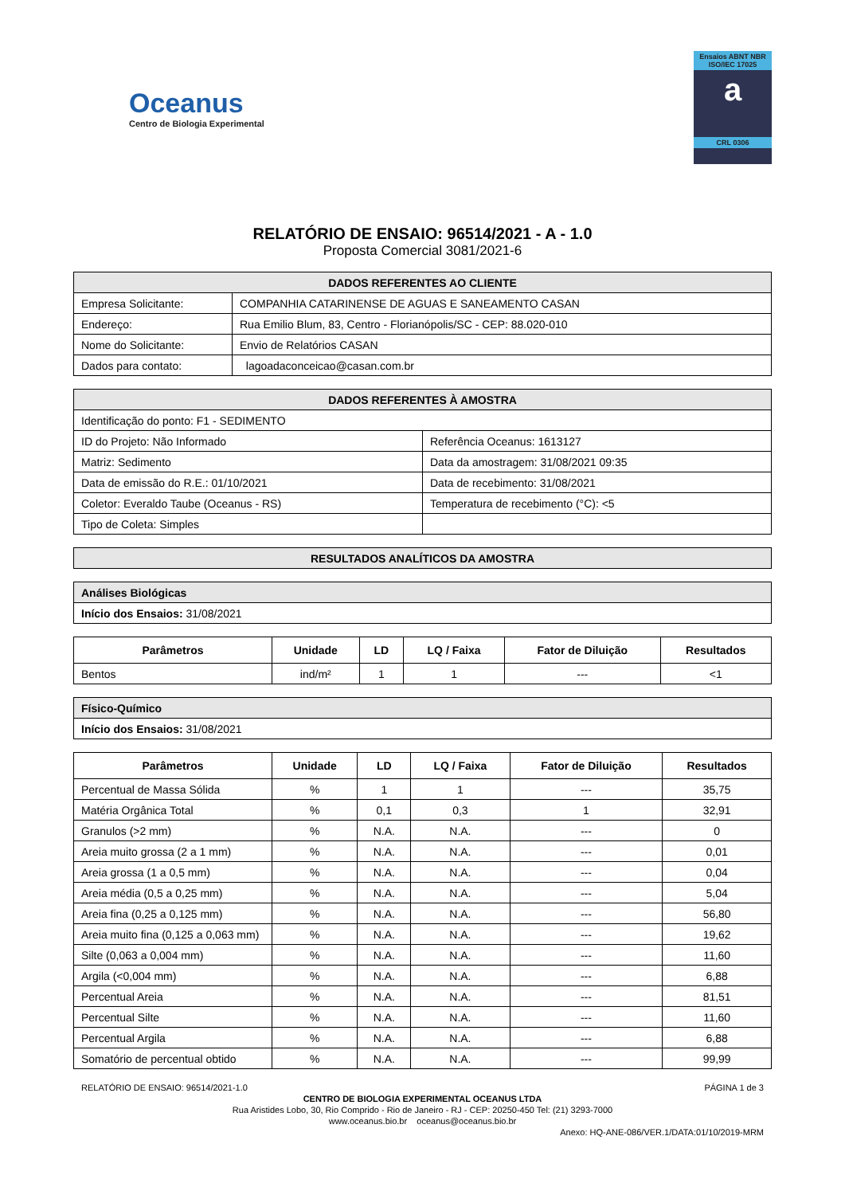Oceanus
Centro de Biologia Experimental
Ensaios ABNT NBR ISO/IEC 17025
a
CRL 0306
RELATÓRIO DE ENSAIO: 96514/2021 - A - 1.0
Proposta Comercial 3081/2021-6
| DADOS REFERENTES AO CLIENTE | |
| Empresa Solicitante: | COMPANHIA CATARINENSE DE AGUAS E SANEAMENTO CASAN |
| Endereço: | Rua Emilio Blum, 83, Centro - Florianópolis/SC - CEP: 88.020-010 |
| Nome do Solicitante: | Envio de Relatórios CASAN |
| Dados para contato: | lagoadaconceicao@casan.com.br |
| DADOS REFERENTES À AMOSTRA | |
| Identificação do ponto: F1 - SEDIMENTO | |
| ID do Projeto: Não Informado | Referência Oceanus: 1613127 |
| Matriz: Sedimento | Data da amostragem: 31/08/2021 09:35 |
| Data de emissão do R.E.: 01/10/2021 | Data de recebimento: 31/08/2021 |
| Coletor: Everaldo Taube (Oceanus - RS) | Temperatura de recebimento (°C): <5 |
| Tipo de Coleta: Simples | |
| RESULTADOS ANALÍTICOS DA AMOSTRA |
| Análises Biológicas |
| Início dos Ensaios: 31/08/2021 |
| Parâmetros | Unidade | LD | LQ / Faixa | Fator de Diluição | Resultados |
| --- | --- | --- | --- | --- | --- |
| Bentos | ind/m² | 1 | 1 | --- | <1 |
| Físico-Químico |
| Início dos Ensaios: 31/08/2021 |
| Parâmetros | Unidade | LD | LQ / Faixa | Fator de Diluição | Resultados |
| --- | --- | --- | --- | --- | --- |
| Percentual de Massa Sólida | % | 1 | 1 | --- | 35,75 |
| Matéria Orgânica Total | % | 0,1 | 0,3 | 1 | 32,91 |
| Granulos (>2 mm) | % | N.A. | N.A. | --- | 0 |
| Areia muito grossa (2 a 1 mm) | % | N.A. | N.A. | --- | 0,01 |
| Areia grossa (1 a 0,5 mm) | % | N.A. | N.A. | --- | 0,04 |
| Areia média (0,5 a 0,25 mm) | % | N.A. | N.A. | --- | 5,04 |
| Areia fina (0,25 a 0,125 mm) | % | N.A. | N.A. | --- | 56,80 |
| Areia muito fina (0,125 a 0,063 mm) | % | N.A. | N.A. | --- | 19,62 |
| Silte (0,063 a 0,004 mm) | % | N.A. | N.A. | --- | 11,60 |
| Argila (<0,004 mm) | % | N.A. | N.A. | --- | 6,88 |
| Percentual Areia | % | N.A. | N.A. | --- | 81,51 |
| Percentual Silte | % | N.A. | N.A. | --- | 11,60 |
| Percentual Argila | % | N.A. | N.A. | --- | 6,88 |
| Somatório de percentual obtido | % | N.A. | N.A. | --- | 99,99 |
RELATÓRIO DE ENSAIO: 96514/2021-1.0 PÁGINA 1 de 3
CENTRO DE BIOLOGIA EXPERIMENTAL OCEANUS LTDA
Rua Aristides Lobo, 30, Rio Comprido - Rio de Janeiro - RJ - CEP: 20250-450 Tel: (21) 3293-7000
www.oceanus.bio.br oceanus@oceanus.bio.br
Anexo: HQ-ANE-086/VER.1/DATA:01/10/2019-MRM